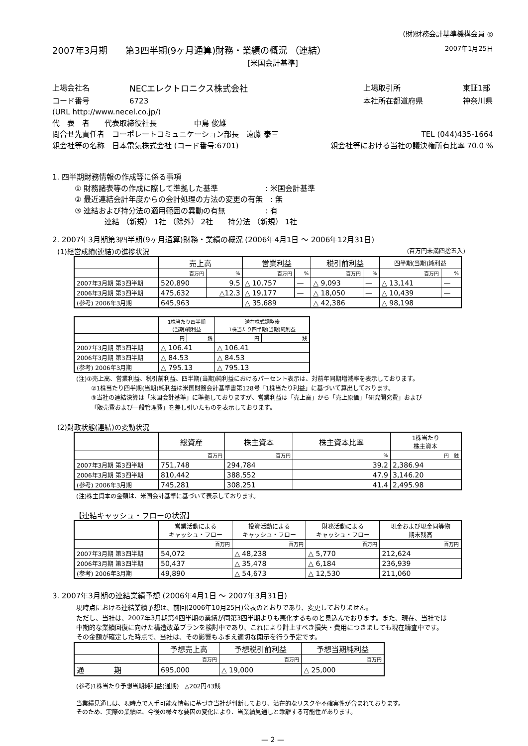(財)財務会計基準機構会員 ◎
2007年3月期　　第3四半期(9ヶ月通算)財務・業績の概況 （連結） 2007年1月25日
[米国会計基準]
上場会社名 NECエレクトロニクス株式会社 上場取引所 東証1部
コード番号 6723 本社所在都道府県 神奈川県
(URL http://www.necel.co.jp/)
代　表　者　　代表取締役社長　　　　　中島 俊雄
問合せ先責任者　コーポレートコミュニケーション部長　遠藤 泰三 TEL (044)435-1664
親会社等の名称　日本電気株式会社 (コード番号:6701) 親会社等における当社の議決権所有比率 70.0 %
1. 四半期財務情報の作成等に係る事項
① 財務諸表等の作成に際して準拠した基準　　　　　　 : 米国会計基準
② 最近連結会計年度からの会計処理の方法の変更の有無　: 無
③ 連結および持分法の適用範囲の異動の有無　　　　　 : 有
連結 （新規） 1社 （除外） 2社　　持分法 （新規） 1社
2. 2007年3月期第3四半期(9ヶ月通算)財務・業績の概況 (2006年4月1日 ～ 2006年12月31日)
(1)経営成績(連結)の進捗状況 (百万円未満四捨五入)
| | 売上高 | | 営業利益 | | 税引前利益 | | 四半期(当期)純利益 | |
| | 百万円 | % | 百万円 | % | 百万円 | % | 百万円 | % |
| 2007年3月期 第3四半期 | 520,890 | 9.5 | △ 10,757 | — | △ 9,093 | — | △ 13,141 | — |
| 2006年3月期 第3四半期 | 475,632 | △12.3 | △ 19,177 | — | △ 18,050 | — | △ 10,439 | — |
| (参考) 2006年3月期 | 645,963 | | △ 35,689 | | △ 42,386 | | △ 98,198 | |
| | 1株当たり四半期 (当期)純利益 | | 潜在株式調整後 1株当たり四半期(当期)純利益 | |
| | 円 | 銭 | 円 | 銭 |
| 2007年3月期 第3四半期 | △ 106.41 | | △ 106.41 | |
| 2006年3月期 第3四半期 | △ 84.53 | | △ 84.53 | |
| (参考) 2006年3月期 | △ 795.13 | | △ 795.13 | |
(注)①売上高、営業利益、税引前利益、四半期(当期)純利益におけるパーセント表示は、対前年同期増減率を表示しております。
②1株当たり四半期(当期)純利益は米国財務会計基準書第128号「1株当たり利益」に基づいて算出しております。
③当社の連結決算は「米国会計基準」に準拠しておりますが、営業利益は「売上高」から「売上原価」「研究開発費」および
「販売費および一般管理費」を差し引いたものを表示しております。
(2)財政状態(連結)の変動状況
| | 総資産 | 株主資本 | 株主資本比率 | 1株当たり 株主資本 |
| | 百万円 | 百万円 | % | 円 銭 |
| 2007年3月期 第3四半期 | 751,748 | 294,784 | 39.2 | 2,386.94 |
| 2006年3月期 第3四半期 | 810,442 | 388,552 | 47.9 | 3,146.20 |
| (参考) 2006年3月期 | 745,281 | 308,251 | 41.4 | 2,495.98 |
(注)株主資本の金額は、米国会計基準に基づいて表示しております。
【連結キャッシュ・フローの状況】
| | 営業活動による キャッシュ・フロー | 投資活動による キャッシュ・フロー | 財務活動による キャッシュ・フロー | 現金および現金同等物 期末残高 |
| | 百万円 | 百万円 | 百万円 | 百万円 |
| 2007年3月期 第3四半期 | 54,072 | △ 48,238 | △ 5,770 | 212,624 |
| 2006年3月期 第3四半期 | 50,437 | △ 35,478 | △ 6,184 | 236,939 |
| (参考) 2006年3月期 | 49,890 | △ 54,673 | △ 12,530 | 211,060 |
3. 2007年3月期の連結業績予想 (2006年4月1日 ～ 2007年3月31日)
現時点における連結業績予想は、前回(2006年10月25日)公表のとおりであり、変更しておりません。
ただし、当社は、2007年3月期第4四半期の業績が同第3四半期よりも悪化するものと見込んでおります。また、現在、当社では
中期的な業績回復に向けた構造改革プランを検討中であり、これにより計上すべき損失・費用につきましても現在精査中です。
その金額が確定した時点で、当社は、その影響もふまえ適切な開示を行う予定です。
| | 予想売上高 | 予想税引前利益 | 予想当期純利益 |
| | 百万円 | 百万円 | 百万円 |
| 通 期 | 695,000 | △ 19,000 | △ 25,000 |
(参考)1株当たり予想当期純利益(通期)　△202円43銭
当業績見通しは、現時点で入手可能な情報に基づき当社が判断しており、潜在的なリスクや不確実性が含まれております。
そのため、実際の業績は、今後の様々な要因の変化により、当業績見通しと乖離する可能性があります。
— 2 —